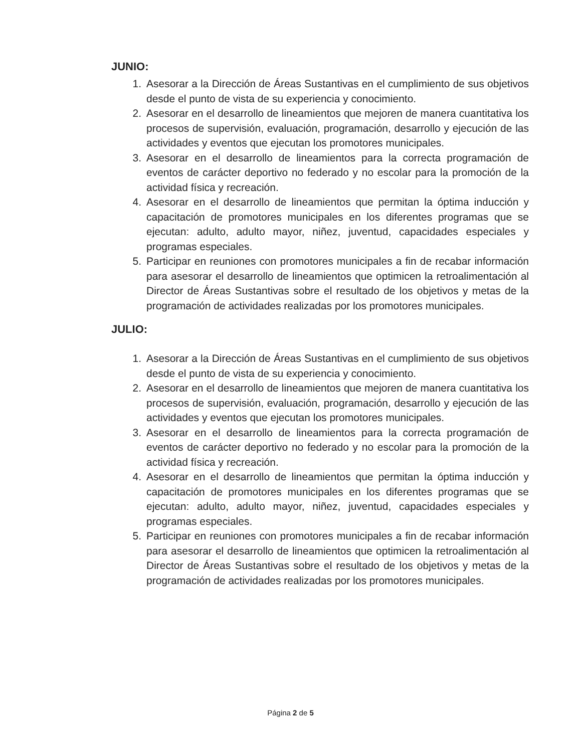JUNIO:
1. Asesorar a la Dirección de Áreas Sustantivas en el cumplimiento de sus objetivos desde el punto de vista de su experiencia y conocimiento.
2. Asesorar en el desarrollo de lineamientos que mejoren de manera cuantitativa los procesos de supervisión, evaluación, programación, desarrollo y ejecución de las actividades y eventos que ejecutan los promotores municipales.
3. Asesorar en el desarrollo de lineamientos para la correcta programación de eventos de carácter deportivo no federado y no escolar para la promoción de la actividad física y recreación.
4. Asesorar en el desarrollo de lineamientos que permitan la óptima inducción y capacitación de promotores municipales en los diferentes programas que se ejecutan: adulto, adulto mayor, niñez, juventud, capacidades especiales y programas especiales.
5. Participar en reuniones con promotores municipales a fin de recabar información para asesorar el desarrollo de lineamientos que optimicen la retroalimentación al Director de Áreas Sustantivas sobre el resultado de los objetivos y metas de la programación de actividades realizadas por los promotores municipales.
JULIO:
1. Asesorar a la Dirección de Áreas Sustantivas en el cumplimiento de sus objetivos desde el punto de vista de su experiencia y conocimiento.
2. Asesorar en el desarrollo de lineamientos que mejoren de manera cuantitativa los procesos de supervisión, evaluación, programación, desarrollo y ejecución de las actividades y eventos que ejecutan los promotores municipales.
3. Asesorar en el desarrollo de lineamientos para la correcta programación de eventos de carácter deportivo no federado y no escolar para la promoción de la actividad física y recreación.
4. Asesorar en el desarrollo de lineamientos que permitan la óptima inducción y capacitación de promotores municipales en los diferentes programas que se ejecutan: adulto, adulto mayor, niñez, juventud, capacidades especiales y programas especiales.
5. Participar en reuniones con promotores municipales a fin de recabar información para asesorar el desarrollo de lineamientos que optimicen la retroalimentación al Director de Áreas Sustantivas sobre el resultado de los objetivos y metas de la programación de actividades realizadas por los promotores municipales.
Página 2 de 5